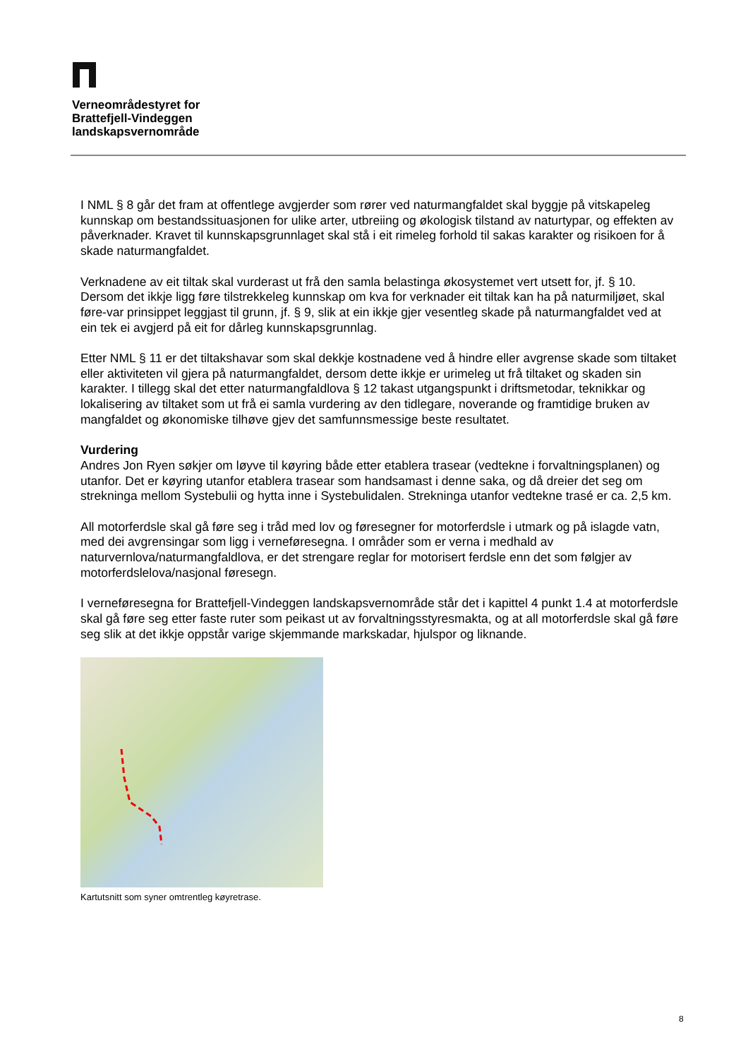Verneområdestyret for
Brattefjell-Vindeggen
landskapsvernområde
I NML § 8 går det fram at offentlege avgjerder som rører ved naturmangfaldet skal byggje på vitskapeleg kunnskap om bestandssituasjonen for ulike arter, utbreiing og økologisk tilstand av naturtypar, og effekten av påverknader. Kravet til kunnskapsgrunnlaget skal stå i eit rimeleg forhold til sakas karakter og risikoen for å skade naturmangfaldet.
Verknadene av eit tiltak skal vurderast ut frå den samla belastinga økosystemet vert utsett for, jf. § 10. Dersom det ikkje ligg føre tilstrekkeleg kunnskap om kva for verknader eit tiltak kan ha på naturmiljøet, skal føre-var prinsippet leggjast til grunn, jf. § 9, slik at ein ikkje gjer vesentleg skade på naturmangfaldet ved at ein tek ei avgjerd på eit for dårleg kunnskapsgrunnlag.
Etter NML § 11 er det tiltakshavar som skal dekkje kostnadene ved å hindre eller avgrense skade som tiltaket eller aktiviteten vil gjera på naturmangfaldet, dersom dette ikkje er urimeleg ut frå tiltaket og skaden sin karakter. I tillegg skal det etter naturmangfaldlova § 12 takast utgangspunkt i driftsmetodar, teknikkar og lokalisering av tiltaket som ut frå ei samla vurdering av den tidlegare, noverande og framtidige bruken av mangfaldet og økonomiske tilhøve gjev det samfunnsmessige beste resultatet.
Vurdering
Andres Jon Ryen søkjer om løyve til køyring både etter etablera trasear (vedtekne i forvaltningsplanen) og utanfor. Det er køyring utanfor etablera trasear som handsamast i denne saka, og då dreier det seg om strekninga mellom Systebulii og hytta inne i Systebulidalen. Strekninga utanfor vedtekne trasé er ca. 2,5 km.
All motorferdsle skal gå føre seg i tråd med lov og føresegner for motorferdsle i utmark og på islagde vatn, med dei avgrensingar som ligg i verneføresegna. I områder som er verna i medhald av naturvernlova/naturmangfaldlova, er det strengare reglar for motorisert ferdsle enn det som følgjer av motorferdslelova/nasjonal føresegn.
I verneføresegna for Brattefjell-Vindeggen landskapsvernområde står det i kapittel 4 punkt 1.4 at motorferdsle skal gå føre seg etter faste ruter som peikast ut av forvaltningsstyresmakta, og at all motorferdsle skal gå føre seg slik at det ikkje oppstår varige skjemmande markskadar, hjulspor og liknande.
Kartutsnitt som syner omtrentleg køyretrase.
8